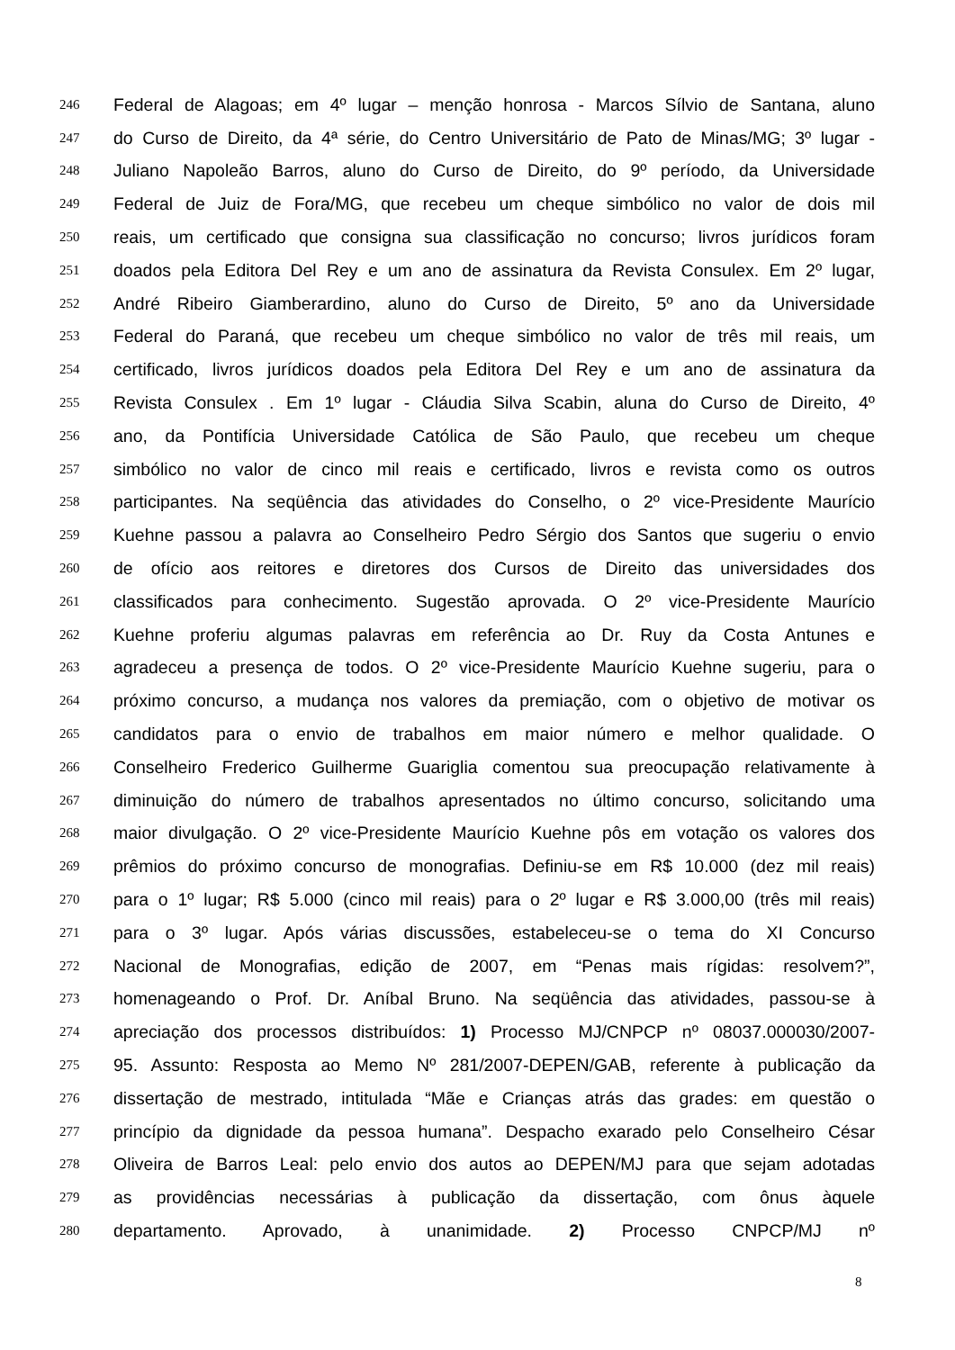246 Federal de Alagoas; em 4º lugar – menção honrosa - Marcos Sílvio de Santana, aluno
247 do Curso de Direito, da 4ª série, do Centro Universitário de Pato de Minas/MG; 3º lugar -
248 Juliano Napoleão Barros, aluno do Curso de Direito, do 9º período, da Universidade
249 Federal de Juiz de Fora/MG, que recebeu um cheque simbólico no valor de dois mil
250 reais, um certificado que consigna sua classificação no concurso; livros jurídicos foram
251 doados pela Editora Del Rey e um ano de assinatura da Revista Consulex. Em 2º lugar,
252 André Ribeiro Giamberardino, aluno do Curso de Direito, 5º ano da Universidade
253 Federal do Paraná, que recebeu um cheque simbólico no valor de três mil reais, um
254 certificado, livros jurídicos doados pela Editora Del Rey e um ano de assinatura da
255 Revista Consulex . Em 1º lugar - Cláudia Silva Scabin, aluna do Curso de Direito, 4º
256 ano, da Pontifícia Universidade Católica de São Paulo, que recebeu um cheque
257 simbólico no valor de cinco mil reais e certificado, livros e revista como os outros
258 participantes. Na seqüência das atividades do Conselho, o 2º vice-Presidente Maurício
259 Kuehne passou a palavra ao Conselheiro Pedro Sérgio dos Santos que sugeriu o envio
260 de ofício aos reitores e diretores dos Cursos de Direito das universidades dos
261 classificados para conhecimento. Sugestão aprovada. O 2º vice-Presidente Maurício
262 Kuehne proferiu algumas palavras em referência ao Dr. Ruy da Costa Antunes e
263 agradeceu a presença de todos. O 2º vice-Presidente Maurício Kuehne sugeriu, para o
264 próximo concurso, a mudança nos valores da premiação, com o objetivo de motivar os
265 candidatos para o envio de trabalhos em maior número e melhor qualidade. O
266 Conselheiro Frederico Guilherme Guariglia comentou sua preocupação relativamente à
267 diminuição do número de trabalhos apresentados no último concurso, solicitando uma
268 maior divulgação. O 2º vice-Presidente Maurício Kuehne pôs em votação os valores dos
269 prêmios do próximo concurso de monografias. Definiu-se em R$ 10.000 (dez mil reais)
270 para o 1º lugar; R$ 5.000 (cinco mil reais) para o 2º lugar e R$ 3.000,00 (três mil reais)
271 para o 3º lugar. Após várias discussões, estabeleceu-se o tema do XI Concurso
272 Nacional de Monografias, edição de 2007, em “Penas mais rígidas: resolvem?”,
273 homenageando o Prof. Dr. Aníbal Bruno. Na seqüência das atividades, passou-se à
274 apreciação dos processos distribuídos: 1) Processo MJ/CNPCP nº 08037.000030/2007-
275 95. Assunto: Resposta ao Memo Nº 281/2007-DEPEN/GAB, referente à publicação da
276 dissertação de mestrado, intitulada “Mãe e Crianças atrás das grades: em questão o
277 princípio da dignidade da pessoa humana”. Despacho exarado pelo Conselheiro César
278 Oliveira de Barros Leal: pelo envio dos autos ao DEPEN/MJ para que sejam adotadas
279 as providências necessárias à publicação da dissertação, com ônus àquele
280 departamento. Aprovado, à unanimidade. 2) Processo CNPCP/MJ nº
8